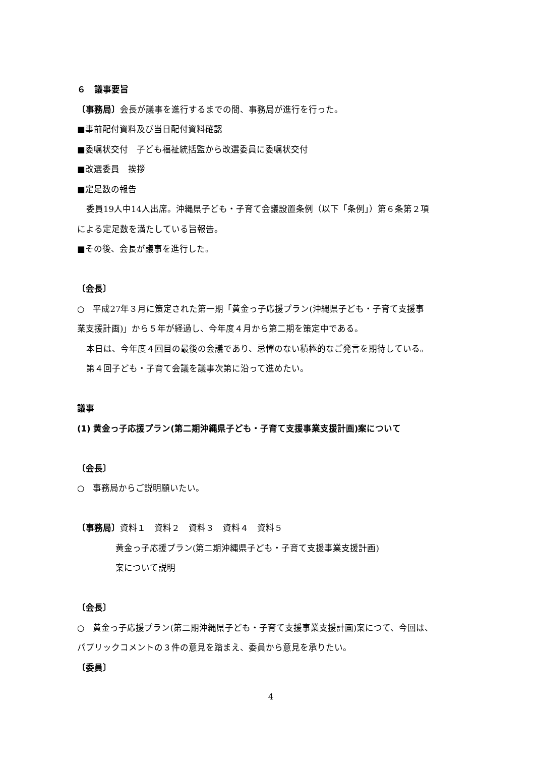６　議事要旨
〔事務局〕会長が議事を進行するまでの間、事務局が進行を行った。
■事前配付資料及び当日配付資料確認
■委嘱状交付　子ども福祉統括監から改選委員に委嘱状交付
■改選委員　挨拶
■定足数の報告
委員19人中14人出席。沖縄県子ども・子育て会議設置条例（以下「条例」）第６条第２項
による定足数を満たしている旨報告。
■その後、会長が議事を進行した。
〔会長〕
○　平成27年３月に策定された第一期「黄金っ子応援プラン(沖縄県子ども・子育て支援事
業支援計画)」から５年が経過し、今年度４月から第二期を策定中である。
本日は、今年度４回目の最後の会議であり、忌憚のない積極的なご発言を期待している。
第４回子ども・子育て会議を議事次第に沿って進めたい。
議事
(1) 黄金っ子応援プラン(第二期沖縄県子ども・子育て支援事業支援計画)案について
〔会長〕
○　事務局からご説明願いたい。
〔事務局〕資料１　資料２　資料３　資料４　資料５
黄金っ子応援プラン(第二期沖縄県子ども・子育て支援事業支援計画)
案について説明
〔会長〕
○　黄金っ子応援プラン(第二期沖縄県子ども・子育て支援事業支援計画)案につて、今回は、
パブリックコメントの３件の意見を踏まえ、委員から意見を承りたい。
〔委員〕
4